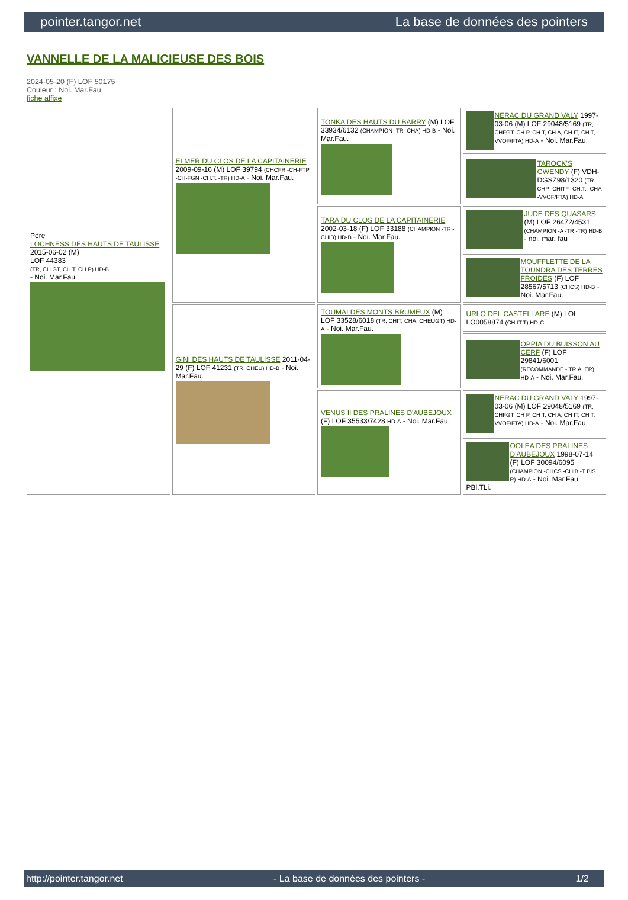pointer.tangor.net La base de données des pointers
VANNELLE DE LA MALICIEUSE DES BOIS
2024-05-20 (F) LOF 50175
Couleur : Noi. Mar.Fau.
fiche affixe
| Père LOCHNESS DES HAUTS DE TAULISSE 2015-06-02 (M) LOF 44383 (TR, CH GT, CH T, CH P) HD-B - Noi. Mar.Fau. | ELMER DU CLOS DE LA CAPITAINERIE 2009-09-16 (M) LOF 39794 (CHCFR -CH-FTP -CH-FGN -CH.T. -TR) HD-A - Noi. Mar.Fau. | TONKA DES HAUTS DU BARRY (M) LOF 33934/6132 (CHAMPION -TR -CHA) HD-B - Noi. Mar.Fau. | NERAC DU GRAND VALY 1997-03-06 (M) LOF 29048/5169 (TR, CHFGT, CH P, CH T, CH A, CH IT, CH T, VVOF/FTA) HD-A - Noi. Mar.Fau. |
| | | | TAROCK'S GWENDY (F) VDH-DGSZ98/1320 (TR -CHP -CHITF -CH.T. -CHA -VVOF/FTA) HD-A |
| | | TARA DU CLOS DE LA CAPITAINERIE 2002-03-18 (F) LOF 33188 (CHAMPION -TR -CHIB) HD-B - Noi. Mar.Fau. | JUDE DES QUASARS (M) LOF 26472/4531 (CHAMPION -A -TR -TR) HD-B - noi. mar. fau |
| | | | MOUFFLETTE DE LA TOUNDRA DES TERRES FROIDES (F) LOF 28567/5713 (CHCS) HD-B - Noi. Mar.Fau. |
| | GINI DES HAUTS DE TAULISSE 2011-04-29 (F) LOF 41231 (TR, CHEU) HD-B - Noi. Mar.Fau. | TOUMAI DES MONTS BRUMEUX (M) LOF 33528/6018 (TR, CHIT, CHA, CHEUGT) HD-A - Noi. Mar.Fau. | URLO DEL CASTELLARE (M) LOI LO0058874 (CH-IT.T) HD-C |
| | | | OPPIA DU BUISSON AU CERF (F) LOF 29841/6001 (RECOMMANDE - TRIALER) HD-A - Noi. Mar.Fau. |
| | | VENUS II DES PRALINES D'AUBEJOUX (F) LOF 35533/7428 HD-A - Noi. Mar.Fau. | NERAC DU GRAND VALY 1997-03-06 (M) LOF 29048/5169 (TR, CHFGT, CH P, CH T, CH A, CH IT, CH T, VVOF/FTA) HD-A - Noi. Mar.Fau. |
| | | | OOLEA DES PRALINES D'AUBEJOUX 1998-07-14 (F) LOF 30094/6095 (CHAMPION -CHCS -CHIB -T BIS R) HD-A - Noi. Mar.Fau. PBl.TLi. |
http://pointer.tangor.net - La base de données des pointers - 1/2